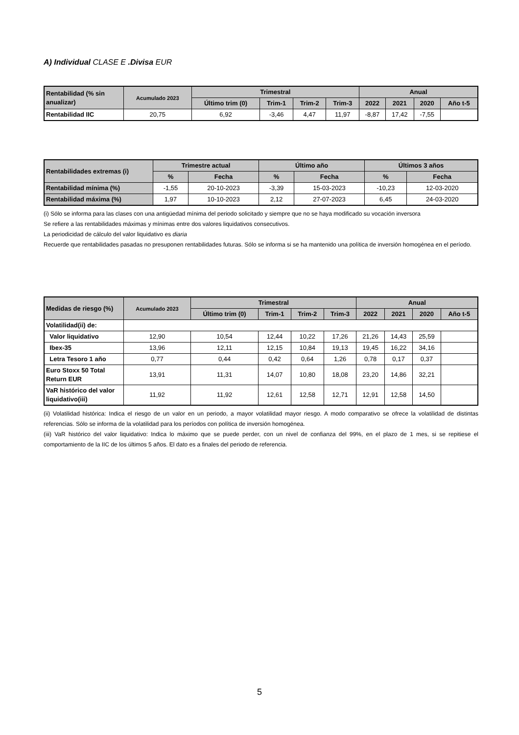A) Individual CLASE E .Divisa EUR
| Rentabilidad (% sin anualizar) | Acumulado 2023 | Trimestral | | | | Anual | | | |
| --- | --- | --- | --- | --- | --- | --- | --- | --- | --- |
| | | Último trim (0) | Trim-1 | Trim-2 | Trim-3 | 2022 | 2021 | 2020 | Año t-5 |
| Rentabilidad IIC | 20,75 | 6,92 | -3,46 | 4,47 | 11,97 | -8,87 | 17,42 | -7,55 | |
| Rentabilidades extremas (i) | Trimestre actual | | Último año | | Últimos 3 años | |
| --- | --- | --- | --- | --- | --- | --- |
| | % | Fecha | % | Fecha | % | Fecha |
| Rentabilidad mínima (%) | -1,55 | 20-10-2023 | -3,39 | 15-03-2023 | -10,23 | 12-03-2020 |
| Rentabilidad máxima (%) | 1,97 | 10-10-2023 | 2,12 | 27-07-2023 | 6,45 | 24-03-2020 |
(i) Sólo se informa para las clases con una antigüedad mínima del periodo solicitado y siempre que no se haya modificado su vocación inversora
Se refiere a las rentabilidades máximas y mínimas entre dos valores liquidativos consecutivos.
La periodicidad de cálculo del valor liquidativo es diaria
Recuerde que rentabilidades pasadas no presuponen rentabilidades futuras. Sólo se informa si se ha mantenido una política de inversión homogénea en el período.
| Medidas de riesgo (%) | Acumulado 2023 | Trimestral | | | | Anual | | | |
| --- | --- | --- | --- | --- | --- | --- | --- | --- | --- |
| | | Último trim (0) | Trim-1 | Trim-2 | Trim-3 | 2022 | 2021 | 2020 | Año t-5 |
| Volatilidad(ii) de: | | | | | | | | | |
| Valor liquidativo | 12,90 | 10,54 | 12,44 | 10,22 | 17,26 | 21,26 | 14,43 | 25,59 | |
| Ibex-35 | 13,96 | 12,11 | 12,15 | 10,84 | 19,13 | 19,45 | 16,22 | 34,16 | |
| Letra Tesoro 1 año | 0,77 | 0,44 | 0,42 | 0,64 | 1,26 | 0,78 | 0,17 | 0,37 | |
| Euro Stoxx 50 Total Return EUR | 13,91 | 11,31 | 14,07 | 10,80 | 18,08 | 23,20 | 14,86 | 32,21 | |
| VaR histórico del valor liquidativo(iii) | 11,92 | 11,92 | 12,61 | 12,58 | 12,71 | 12,91 | 12,58 | 14,50 | |
(ii) Volatilidad histórica: Indica el riesgo de un valor en un periodo, a mayor volatilidad mayor riesgo. A modo comparativo se ofrece la volatilidad de distintas referencias. Sólo se informa de la volatilidad para los períodos con política de inversión homogénea.
(iii) VaR histórico del valor liquidativo: Indica lo máximo que se puede perder, con un nivel de confianza del 99%, en el plazo de 1 mes, si se repitiese el comportamiento de la IIC de los últimos 5 años. El dato es a finales del periodo de referencia.
5